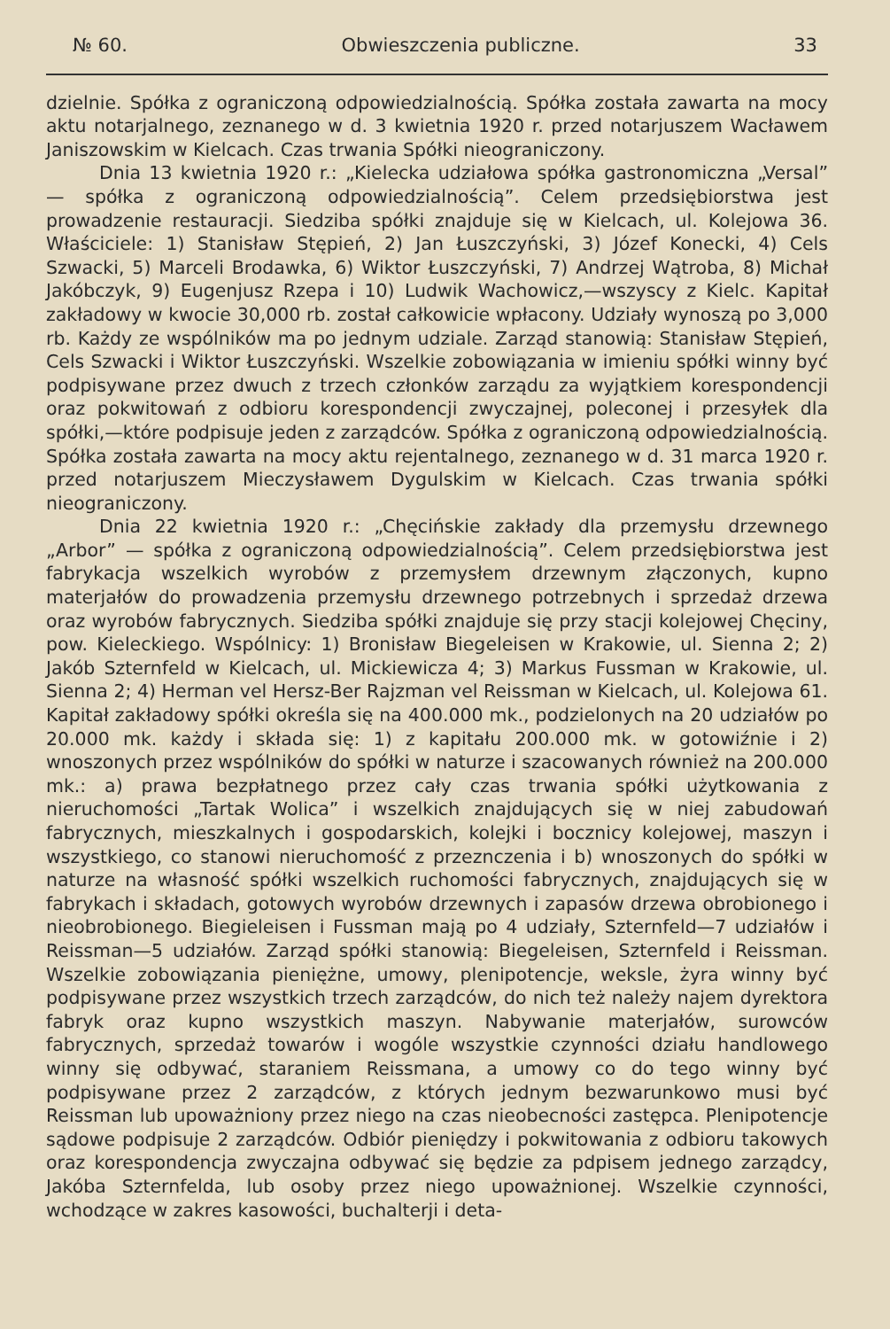№ 60. Obwieszczenia publiczne. 33
dzielnie. Spółka z ograniczoną odpowiedzialnością. Spółka została zawarta na mocy aktu notarjalnego, zeznanego w d. 3 kwietnia 1920 r. przed notarjuszem Wacławem Janiszowskim w Kielcach. Czas trwania Spółki nieograniczony.
Dnia 13 kwietnia 1920 r.: „Kielecka udziałowa spółka gastronomiczna „Versal” — spółka z ograniczoną odpowiedzialnością”. Celem przedsiębiorstwa jest prowadzenie restauracji. Siedziba spółki znajduje się w Kielcach, ul. Kolejowa 36. Właściciele: 1) Stanisław Stępień, 2) Jan Łuszczyński, 3) Józef Konecki, 4) Cels Szwacki, 5) Marceli Brodawka, 6) Wiktor Łuszczyński, 7) Andrzej Wątroba, 8) Michał Jakóbczyk, 9) Eugenjusz Rzepa i 10) Ludwik Wachowicz,—wszyscy z Kielc. Kapitał zakładowy w kwocie 30,000 rb. został całkowicie wpłacony. Udziały wynoszą po 3,000 rb. Każdy ze wspólników ma po jednym udziale. Zarząd stanowią: Stanisław Stępień, Cels Szwacki i Wiktor Łuszczyński. Wszelkie zobowiązania w imieniu spółki winny być podpisywane przez dwuch z trzech członków zarządu za wyjątkiem korespondencji oraz pokwitowań z odbioru korespondencji zwyczajnej, poleconej i przesyłek dla spółki,—które podpisuje jeden z zarządców. Spółka z ograniczoną odpowiedzialnością. Spółka została zawarta na mocy aktu rejentalnego, zeznanego w d. 31 marca 1920 r. przed notarjuszem Mieczysławem Dygulskim w Kielcach. Czas trwania spółki nieograniczony.
Dnia 22 kwietnia 1920 r.: „Chęcińskie zakłady dla przemysłu drzewnego „Arbor” — spółka z ograniczoną odpowiedzialnością”. Celem przedsiębiorstwa jest fabrykacja wszelkich wyrobów z przemysłem drzewnym złączonych, kupno materjałów do prowadzenia przemysłu drzewnego potrzebnych i sprzedaż drzewa oraz wyrobów fabrycznych. Siedziba spółki znajduje się przy stacji kolejowej Chęciny, pow. Kieleckiego. Wspólnicy: 1) Bronisław Biegeleisen w Krakowie, ul. Sienna 2; 2) Jakób Szternfeld w Kielcach, ul. Mickiewicza 4; 3) Markus Fussman w Krakowie, ul. Sienna 2; 4) Herman vel Hersz-Ber Rajzman vel Reissman w Kielcach, ul. Kolejowa 61. Kapitał zakładowy spółki określa się na 400.000 mk., podzielonych na 20 udziałów po 20.000 mk. każdy i składa się: 1) z kapitału 200.000 mk. w gotowiźnie i 2) wnoszonych przez wspólników do spółki w naturze i szacowanych również na 200.000 mk.: a) prawa bezpłatnego przez cały czas trwania spółki użytkowania z nieruchomości „Tartak Wolica” i wszelkich znajdujących się w niej zabudowań fabrycznych, mieszkalnych i gospodarskich, kolejki i bocznicy kolejowej, maszyn i wszystkiego, co stanowi nieruchomość z przeznczenia i b) wnoszonych do spółki w naturze na własność spółki wszelkich ruchomości fabrycznych, znajdujących się w fabrykach i składach, gotowych wyrobów drzewnych i zapasów drzewa obrobionego i nieobrobionego. Biegieleisen i Fussman mają po 4 udziały, Szternfeld—7 udziałów i Reissman—5 udziałów. Zarząd spółki stanowią: Biegeleisen, Szternfeld i Reissman. Wszelkie zobowiązania pieniężne, umowy, plenipotencje, weksle, żyra winny być podpisywane przez wszystkich trzech zarządców, do nich też należy najem dyrektora fabryk oraz kupno wszystkich maszyn. Nabywanie materjałów, surowców fabrycznych, sprzedaż towarów i wogóle wszystkie czynności działu handlowego winny się odbywać, staraniem Reissmana, a umowy co do tego winny być podpisywane przez 2 zarządców, z których jednym bezwarunkowo musi być Reissman lub upoważniony przez niego na czas nieobecności zastępca. Plenipotencje sądowe podpisuje 2 zarządców. Odbiór pieniędzy i pokwitowania z odbioru takowych oraz korespondencja zwyczajna odbywać się będzie za pdpisem jednego zarządcy, Jakóba Szternfelda, lub osoby przez niego upoważnionej. Wszelkie czynności, wchodzące w zakres kasowości, buchalterji i deta-